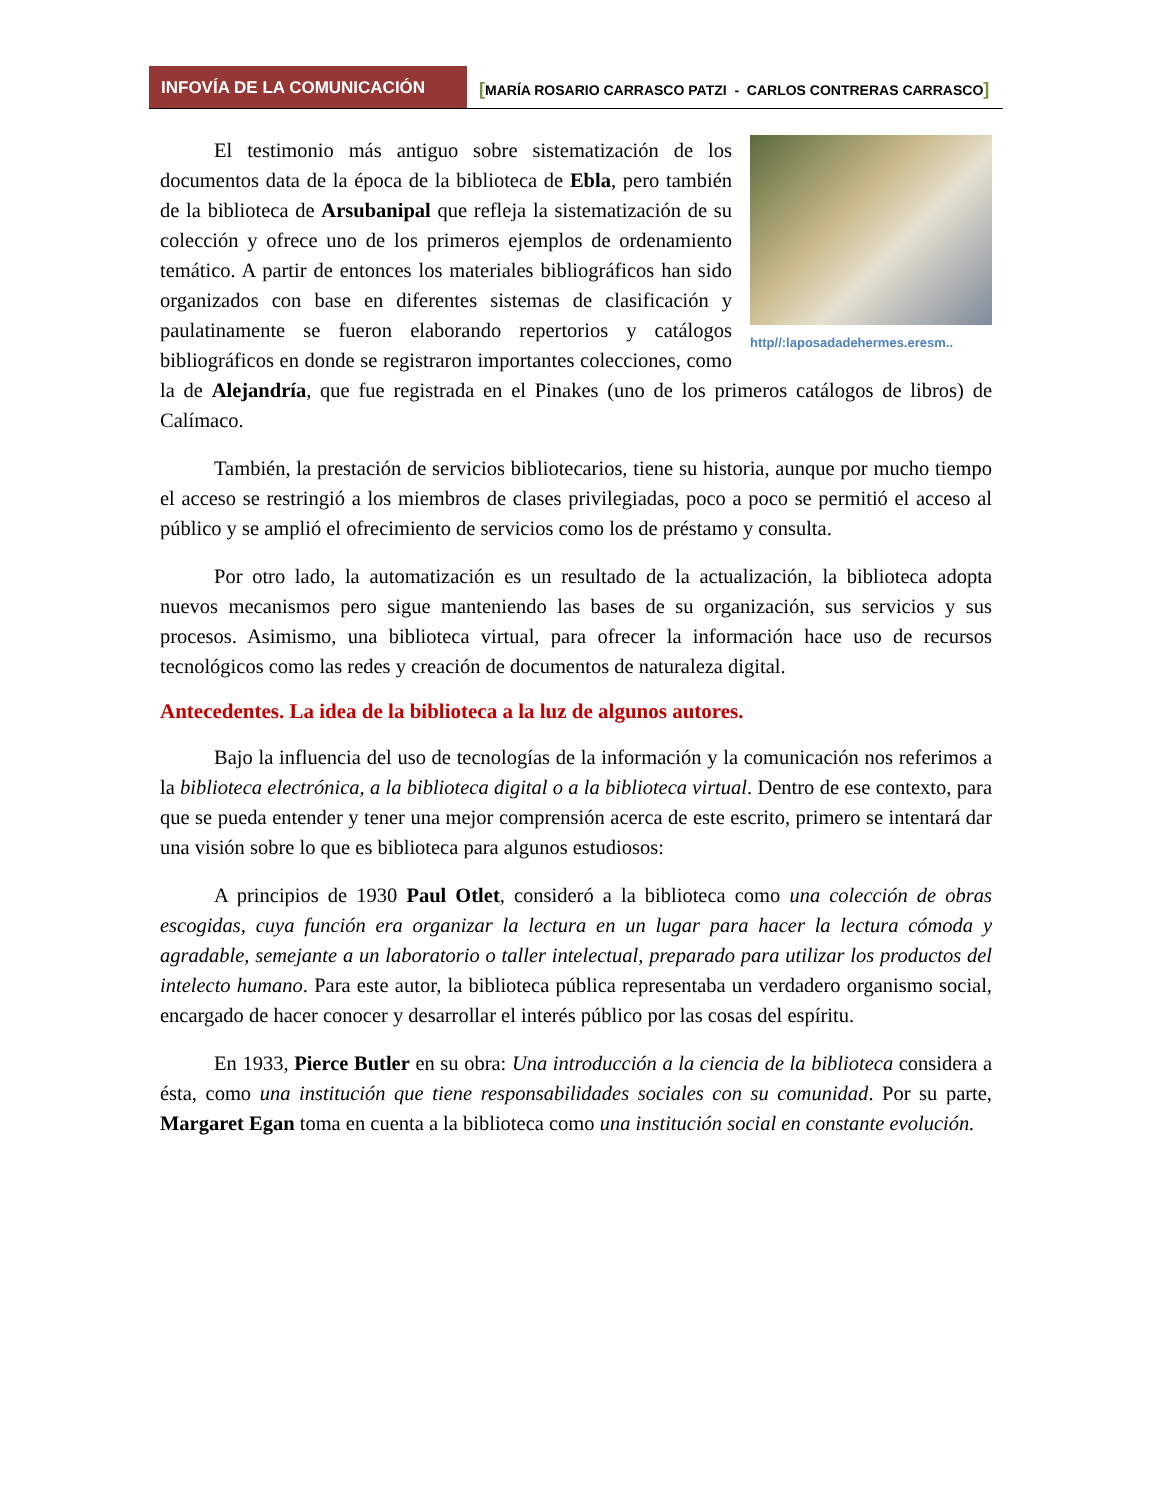INFOVÍA DE LA COMUNICACIÓN
[MARÍA ROSARIO CARRASCO PATZI - CARLOS CONTRERAS CARRASCO]
http//:laposadadehermes.eresm..
El testimonio más antiguo sobre sistematización de los documentos data de la época de la biblioteca de Ebla, pero también de la biblioteca de Arsubanipal que refleja la sistematización de su colección y ofrece uno de los primeros ejemplos de ordenamiento temático. A partir de entonces los materiales bibliográficos han sido organizados con base en diferentes sistemas de clasificación y paulatinamente se fueron elaborando repertorios y catálogos bibliográficos en donde se registraron importantes colecciones, como la de Alejandría, que fue registrada en el Pinakes (uno de los primeros catálogos de libros) de Calímaco.
También, la prestación de servicios bibliotecarios, tiene su historia, aunque por mucho tiempo el acceso se restringió a los miembros de clases privilegiadas, poco a poco se permitió el acceso al público y se amplió el ofrecimiento de servicios como los de préstamo y consulta.
Por otro lado, la automatización es un resultado de la actualización, la biblioteca adopta nuevos mecanismos pero sigue manteniendo las bases de su organización, sus servicios y sus procesos. Asimismo, una biblioteca virtual, para ofrecer la información hace uso de recursos tecnológicos como las redes y creación de documentos de naturaleza digital.
Antecedentes. La idea de la biblioteca a la luz de algunos autores.
Bajo la influencia del uso de tecnologías de la información y la comunicación nos referimos a la biblioteca electrónica, a la biblioteca digital o a la biblioteca virtual. Dentro de ese contexto, para que se pueda entender y tener una mejor comprensión acerca de este escrito, primero se intentará dar una visión sobre lo que es biblioteca para algunos estudiosos:
A principios de 1930 Paul Otlet, consideró a la biblioteca como una colección de obras escogidas, cuya función era organizar la lectura en un lugar para hacer la lectura cómoda y agradable, semejante a un laboratorio o taller intelectual, preparado para utilizar los productos del intelecto humano. Para este autor, la biblioteca pública representaba un verdadero organismo social, encargado de hacer conocer y desarrollar el interés público por las cosas del espíritu.
En 1933, Pierce Butler en su obra: Una introducción a la ciencia de la biblioteca considera a ésta, como una institución que tiene responsabilidades sociales con su comunidad. Por su parte, Margaret Egan toma en cuenta a la biblioteca como una institución social en constante evolución.